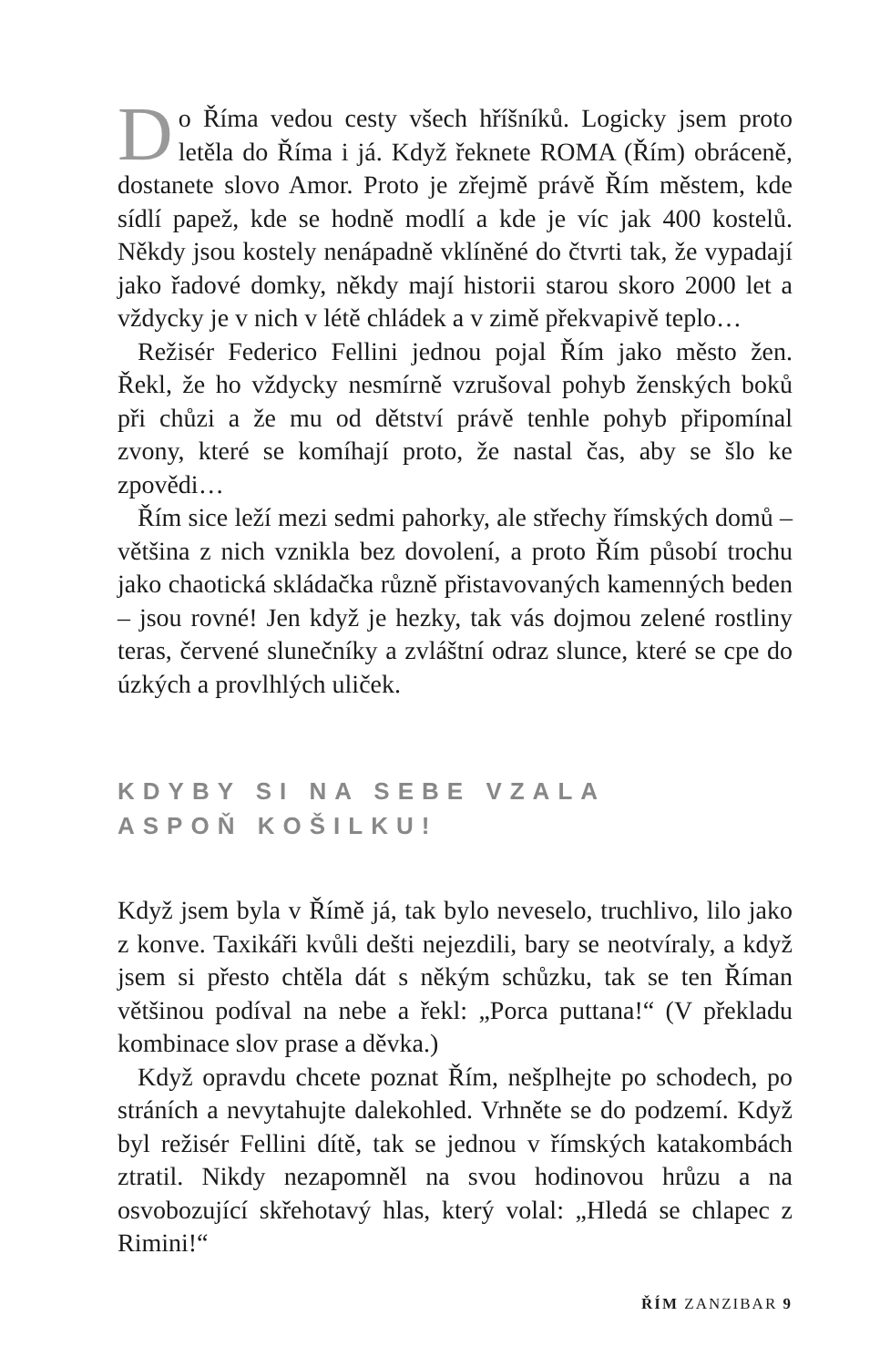Do Říma vedou cesty všech hříšníků. Logicky jsem proto letěla do Říma i já. Když řeknete ROMA (Řím) obráceně, dostanete slovo Amor. Proto je zřejmě právě Řím městem, kde sídlí papež, kde se hodně modlí a kde je víc jak 400 kostelů. Někdy jsou kostely nenápadně vklíněné do čtvrti tak, že vypadají jako řadové domky, někdy mají historii starou skoro 2000 let a vždycky je v nich v létě chládek a v zimě překvapivě teplo…
Režisér Federico Fellini jednou pojal Řím jako město žen. Řekl, že ho vždycky nesmírně vzrušoval pohyb ženských boků při chůzi a že mu od dětství právě tenhle pohyb připomínal zvony, které se komíhají proto, že nastal čas, aby se šlo ke zpovědi…
Řím sice leží mezi sedmi pahorky, ale střechy římských domů – většina z nich vznikla bez dovolení, a proto Řím působí trochu jako chaotická skládačka různě přistavovaných kamenných beden – jsou rovné! Jen když je hezky, tak vás dojmou zelené rostliny teras, červené slunečníky a zvláštní odraz slunce, které se cpe do úzkých a provlhlých uliček.
KDYBY SI NA SEBE VZALA
ASPOŇ KOŠILKU!
Když jsem byla v Římě já, tak bylo neveselo, truchlivo, lilo jako z konve. Taxikáři kvůli dešti nejezdili, bary se neotvíraly, a když jsem si přesto chtěla dát s někým schůzku, tak se ten Říman většinou podíval na nebe a řekl: „Porca puttana!“ (V překladu kombinace slov prase a děvka.)
Když opravdu chcete poznat Řím, nešplhejte po schodech, po stráních a nevytahujte dalekohled. Vrhněte se do podzemí. Když byl režisér Fellini dítě, tak se jednou v římských katakombách ztratil. Nikdy nezapomněl na svou hodinovou hrůzu a na osvobozující skřehotavý hlas, který volal: „Hledá se chlapec z Rimini!“
ŘÍM ZANZIBAR 9